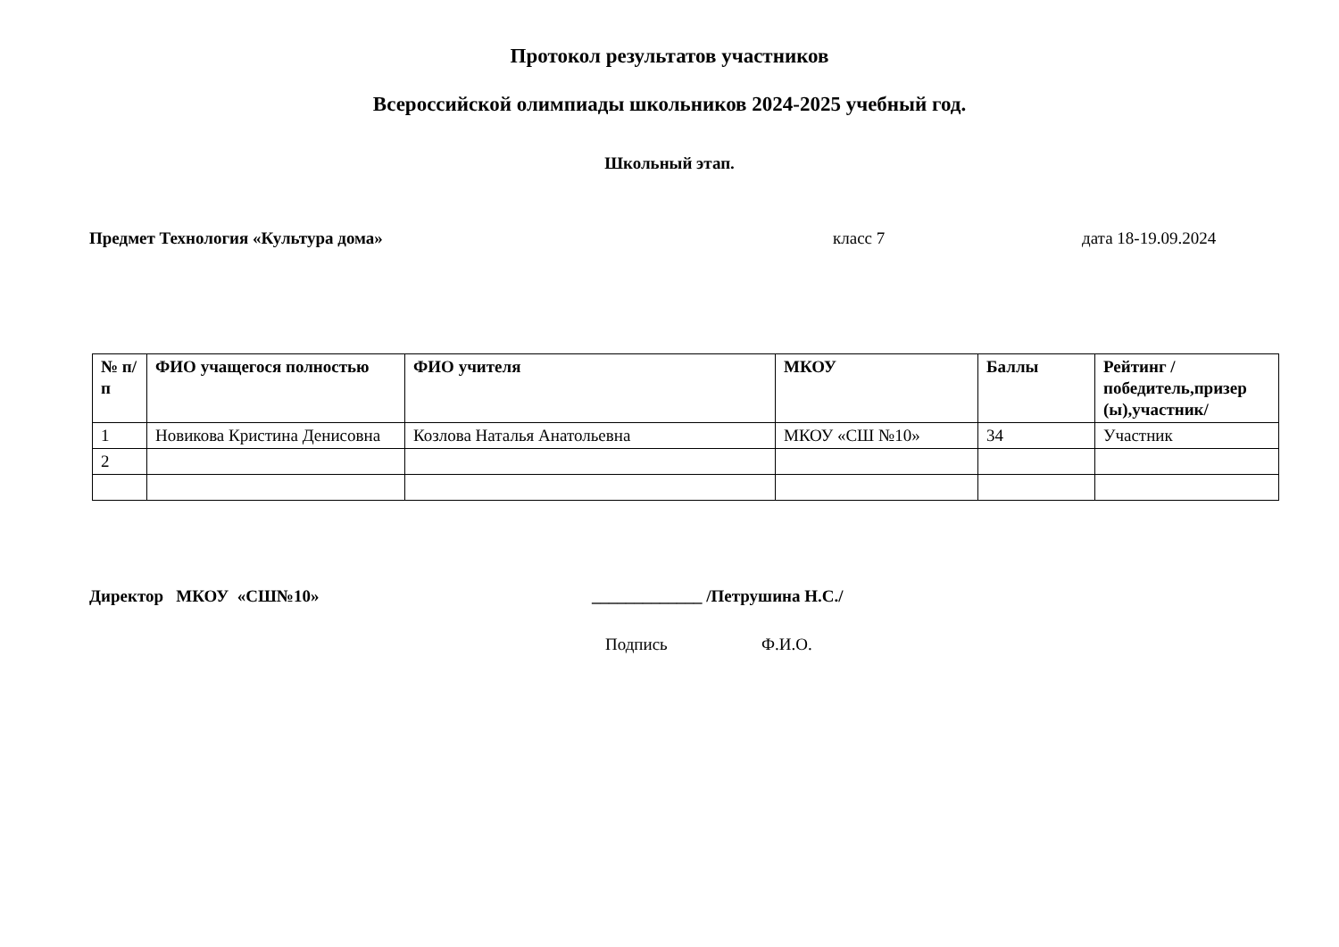Протокол результатов участников
Всероссийской олимпиады школьников 2024-2025 учебный год.
Школьный этап.
Предмет Технология «Культура дома» класс 7 дата 18-19.09.2024
| № п/п | ФИО учащегося полностью | ФИО учителя | МКОУ | Баллы | Рейтинг /победитель,призер (ы),участник/ |
| --- | --- | --- | --- | --- | --- |
| 1 | Новикова Кристина Денисовна | Козлова Наталья Анатольевна | МКОУ «СШ №10» | 34 | Участник |
| 2 | | | | | |
Директор МКОУ «СШ№10» _____________ /Петрушина Н.С./
Подпись Ф.И.О.